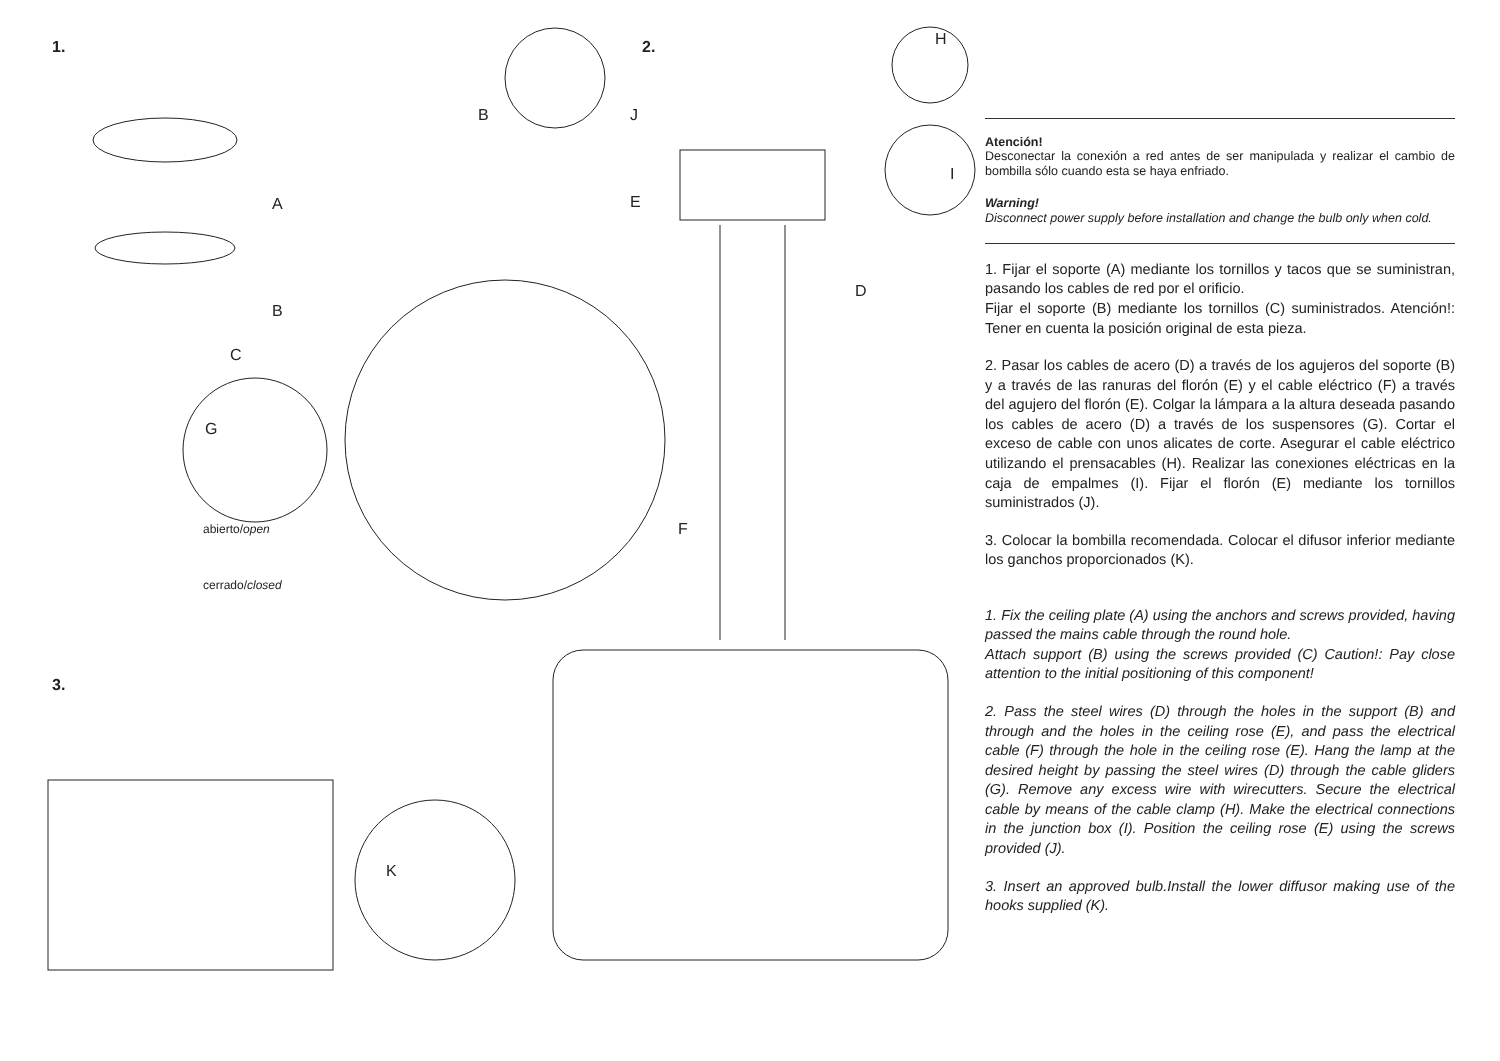1. 2.
3.
A
B
C
B J
E
H
I
D
G
F
K
abierto/open
cerrado/closed
Atención!
Desconectar la conexión a red antes de ser manipulada y realizar el cambio de bombilla sólo cuando esta se haya enfriado.
Warning!
Disconnect power supply before installation and change the bulb only when cold.
1. Fijar el soporte (A) mediante los tornillos y tacos que se suministran, pasando los cables de red por el orificio.
Fijar el soporte (B) mediante los tornillos (C) suministrados. Atención!: Tener en cuenta la posición original de esta pieza.
2. Pasar los cables de acero (D) a través de los agujeros del soporte (B) y a través de las ranuras del florón (E) y el cable eléctrico (F) a través del agujero del florón (E). Colgar la lámpara a la altura deseada pasando los cables de acero (D) a través de los suspensores (G). Cortar el exceso de cable con unos alicates de corte. Asegurar el cable eléctrico utilizando el prensacables (H). Realizar las conexiones eléctricas en la caja de empalmes (I). Fijar el florón (E) mediante los tornillos suministrados (J).
3. Colocar la bombilla recomendada. Colocar el difusor inferior mediante los ganchos proporcionados (K).
1. Fix the ceiling plate (A) using the anchors and screws provided, having passed the mains cable through the round hole.
Attach support (B) using the screws provided (C) Caution!: Pay close attention to the initial positioning of this component!
2. Pass the steel wires (D) through the holes in the support (B) and through and the holes in the ceiling rose (E), and pass the electrical cable (F) through the hole in the ceiling rose (E). Hang the lamp at the desired height by passing the steel wires (D) through the cable gliders (G). Remove any excess wire with wirecutters. Secure the electrical cable by means of the cable clamp (H). Make the electrical connections in the junction box (I). Position the ceiling rose (E) using the screws provided (J).
3. Insert an approved bulb.Install the lower diffusor making use of the hooks supplied (K).